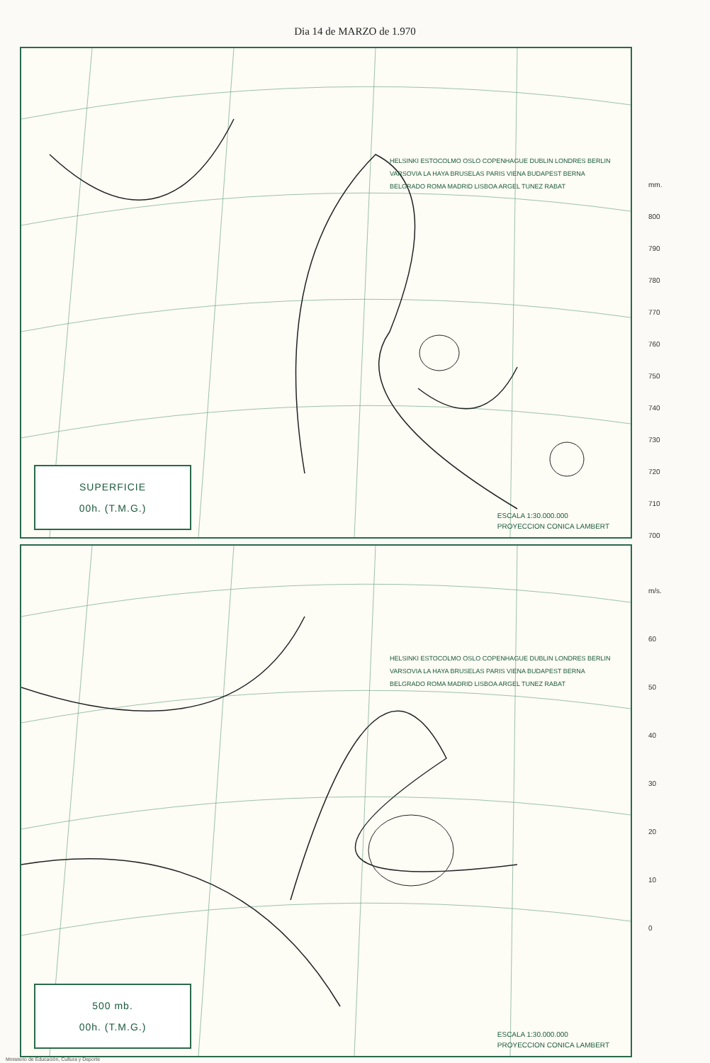Dia 14 de MARZO de 1.970
HELSINKI ESTOCOLMO OSLO COPENHAGUE DUBLIN LONDRES BERLIN VARSOVIA LA HAYA BRUSELAS PARIS VIENA BUDAPEST BERNA BELGRADO ROMA MADRID LISBOA ARGEL TUNEZ RABAT
SUPERFICIE
00h. (T.M.G.)
ESCALA 1:30.000.000
PROYECCION CONICA LAMBERT
HELSINKI ESTOCOLMO OSLO COPENHAGUE DUBLIN LONDRES BERLIN VARSOVIA LA HAYA BRUSELAS PARIS VIENA BUDAPEST BERNA BELGRADO ROMA MADRID LISBOA ARGEL TUNEZ RABAT
500 mb.
00h. (T.M.G.)
ESCALA 1:30.000.000
PROYECCION CONICA LAMBERT
mm.
800
790
780
770
760
750
740
730
720
710
700
m/s.
60
50
40
30
20
10
0
Ministerio de Educación, Cultura y Deporte